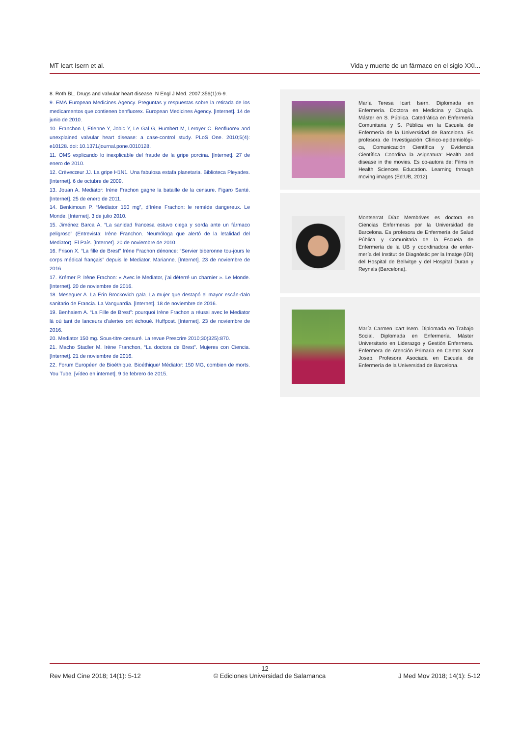MT Icart Isern et al. Vida y muerte de un fármaco en el siglo XXI...
8. Roth BL. Drugs and valvular heart disease. N Engl J Med. 2007;356(1):6-9.
9. EMA European Medicines Agency. Preguntas y respuestas sobre la retirada de los medicamentos que contienen benfluorex. European Medicines Agency. [Internet]. 14 de junio de 2010.
10. Franchon I, Etienne Y, Jobic Y, Le Gal G, Humbert M, Leroyer C. Benfluorex and unexplained valvular heart disease: a case-control study. PLoS One. 2010;5(4): e10128. doi: 10.1371/journal.pone.0010128.
11. OMS explicando lo inexplicable del fraude de la gripe porcina. [Internet]. 27 de enero de 2010.
12. Crèvecœur JJ. La gripe H1N1. Una fabulosa estafa planetaria. Biblioteca Pleyades. [Internet]. 6 de octubre de 2009.
13. Jouan A. Mediator: Irène Frachon gagne la bataille de la censure. Figaro Santé. [Internet]. 25 de enero de 2011.
14. Benkimoun P. “Mediator 150 mg”, d’Irène Frachon: le remède dangereux. Le Monde. [Internet]. 3 de julio 2010.
15. Jiménez Barca A. “La sanidad francesa estuvo ciega y sorda ante un fármaco peligroso” (Entrevista: Irène Franchon. Neumóloga que alertó de la letalidad del Mediator). El País. [Internet]. 20 de noviembre de 2010.
16. Frison X. “La fille de Brest” Irène Frachon dénonce: “Servier biberonne tou-jours le corps médical français” depuis le Mediator. Marianne. [Internet]. 23 de noviembre de 2016.
17. Krémer P. Irène Frachon: « Avec le Mediator, j’ai déterré un charnier ». Le Monde. [Internet]. 20 de noviembre de 2016.
18. Meseguer A. La Erin Brockovich gala. La mujer que destapó el mayor escán-dalo sanitario de Francia. La Vanguardia. [Internet]. 18 de noviembre de 2016.
19. Benhaiem A. “La Fille de Brest”: pourquoi Irène Frachon a réussi avec le Mediator là où tant de lanceurs d’alertes ont échoué. Huffpost. [Internet]. 23 de noviembre de 2016.
20. Mediator 150 mg. Sous-titre censuré. La revue Prescrire 2010;30(325):870.
21. Macho Stadler M. Irène Franchon, “La doctora de Brest”. Mujeres con Ciencia. [Internet]. 21 de noviembre de 2016.
22. Forum Européen de Bioéthique. Bioéthique/ Médiator: 150 MG, combien de morts. You Tube. [vídeo en internet]. 9 de febrero de 2015.
María Teresa Icart Isern. Diplomada en Enfermería. Doctora en Medicina y Cirugía. Máster en S. Pública. Catedrática en Enfermería Comunitaria y S. Pública en la Escuela de Enfermería de la Universidad de Barcelona. Es profesora de Investigación Clínico-epidemiológi-ca, Comunicación Científica y Evidencia Científica. Coordina la asignatura: Health and disease in the movies. Es co-autora de: Films in Health Sciences Education. Learning through moving images (Ed:UB, 2012).
Montserrat Díaz Membrives es doctora en Ciencias Enfermeras por la Universidad de Barcelona. Es profesora de Enfermería de Salud Pública y Comunitaria de la Escuela de Enfermería de la UB y coordinadora de enfer-mería del Institut de Diagnòstic per la Imatge (IDI) del Hospital de Bellvitge y del Hospital Duran y Reynals (Barcelona).
María Carmen Icart Isern. Diplomada en Trabajo Social. Diplomada en Enfermería. Máster Universitario en Liderazgo y Gestión Enfermera. Enfermera de Atención Primaria en Centro Sant Josep. Profesora Asociada en Escuela de Enfermería de la Universidad de Barcelona.
12
Rev Med Cine 2018; 14(1): 5-12 © Ediciones Universidad de Salamanca J Med Mov 2018; 14(1): 5-12